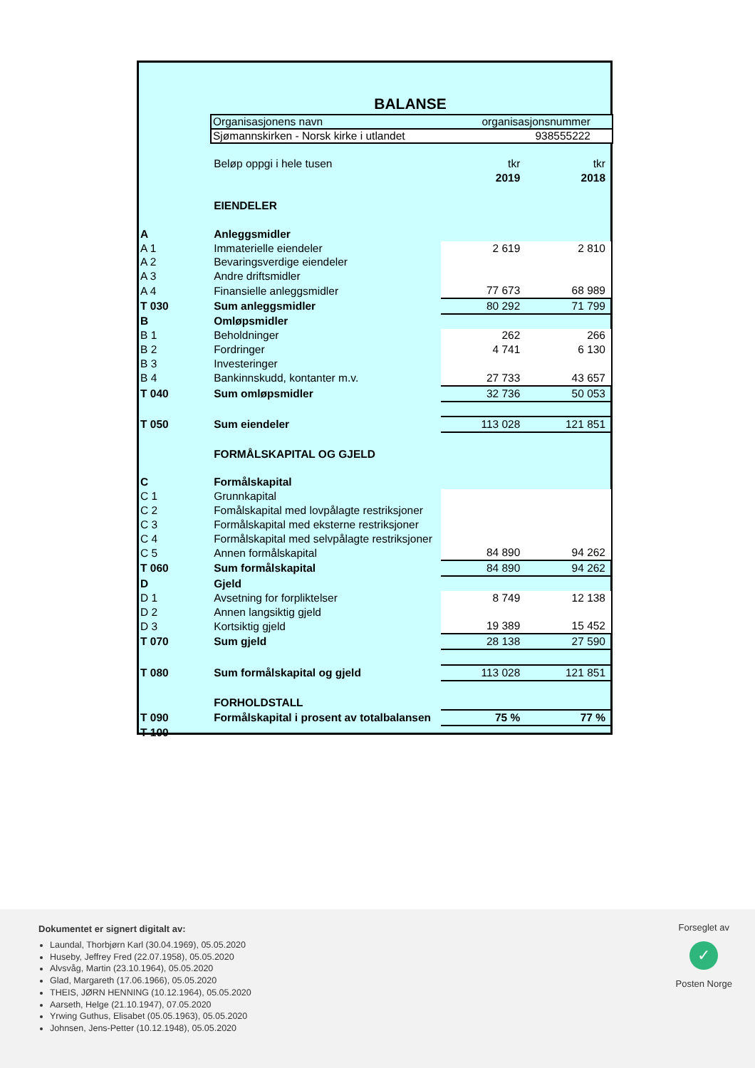BALANSE
Organisasjonens navn organisasjonsnummer
Sjømannskirken - Norsk kirke i utlandet 938555222
| | Beløp oppgi i hele tusen | tkr | tkr |
| | | 2019 | 2018 |
| | EIENDELER | | |
| A | Anleggsmidler | | |
| A 1 | Immaterielle eiendeler | 2 619 | 2 810 |
| A 2 | Bevaringsverdige eiendeler | | |
| A 3 | Andre driftsmidler | | |
| A 4 | Finansielle anleggsmidler | 77 673 | 68 989 |
| T 030 | Sum anleggsmidler | 80 292 | 71 799 |
| B | Omløpsmidler | | |
| B 1 | Beholdninger | 262 | 266 |
| B 2 | Fordringer | 4 741 | 6 130 |
| B 3 | Investeringer | | |
| B 4 | Bankinnskudd, kontanter m.v. | 27 733 | 43 657 |
| T 040 | Sum omløpsmidler | 32 736 | 50 053 |
| T 050 | Sum eiendeler | 113 028 | 121 851 |
| | FORMÅLSKAPITAL OG GJELD | | |
| C | Formålskapital | | |
| C 1 | Grunnkapital | | |
| C 2 | Fomålskapital med lovpålagte restriksjoner | | |
| C 3 | Formålskapital med eksterne restriksjoner | | |
| C 4 | Formålskapital med selvpålagte restriksjoner | | |
| C 5 | Annen formålskapital | 84 890 | 94 262 |
| T 060 | Sum formålskapital | 84 890 | 94 262 |
| D | Gjeld | | |
| D 1 | Avsetning for forpliktelser | 8 749 | 12 138 |
| D 2 | Annen langsiktig gjeld | | |
| D 3 | Kortsiktig gjeld | 19 389 | 15 452 |
| T 070 | Sum gjeld | 28 138 | 27 590 |
| T 080 | Sum formålskapital og gjeld | 113 028 | 121 851 |
| | FORHOLDSTALL | | |
| T 090 | Formålskapital i prosent av totalbalansen | 75 % | 77 % |
| T 100 | | | |
Dokumentet er signert digitalt av:
Laundal, Thorbjørn Karl (30.04.1969), 05.05.2020
Huseby, Jeffrey Fred (22.07.1958), 05.05.2020
Alvsvåg, Martin (23.10.1964), 05.05.2020
Glad, Margareth (17.06.1966), 05.05.2020
THEIS, JØRN HENNING (10.12.1964), 05.05.2020
Aarseth, Helge (21.10.1947), 07.05.2020
Yrwing Guthus, Elisabet (05.05.1963), 05.05.2020
Johnsen, Jens-Petter (10.12.1948), 05.05.2020
Forseglet av
✓
Posten Norge